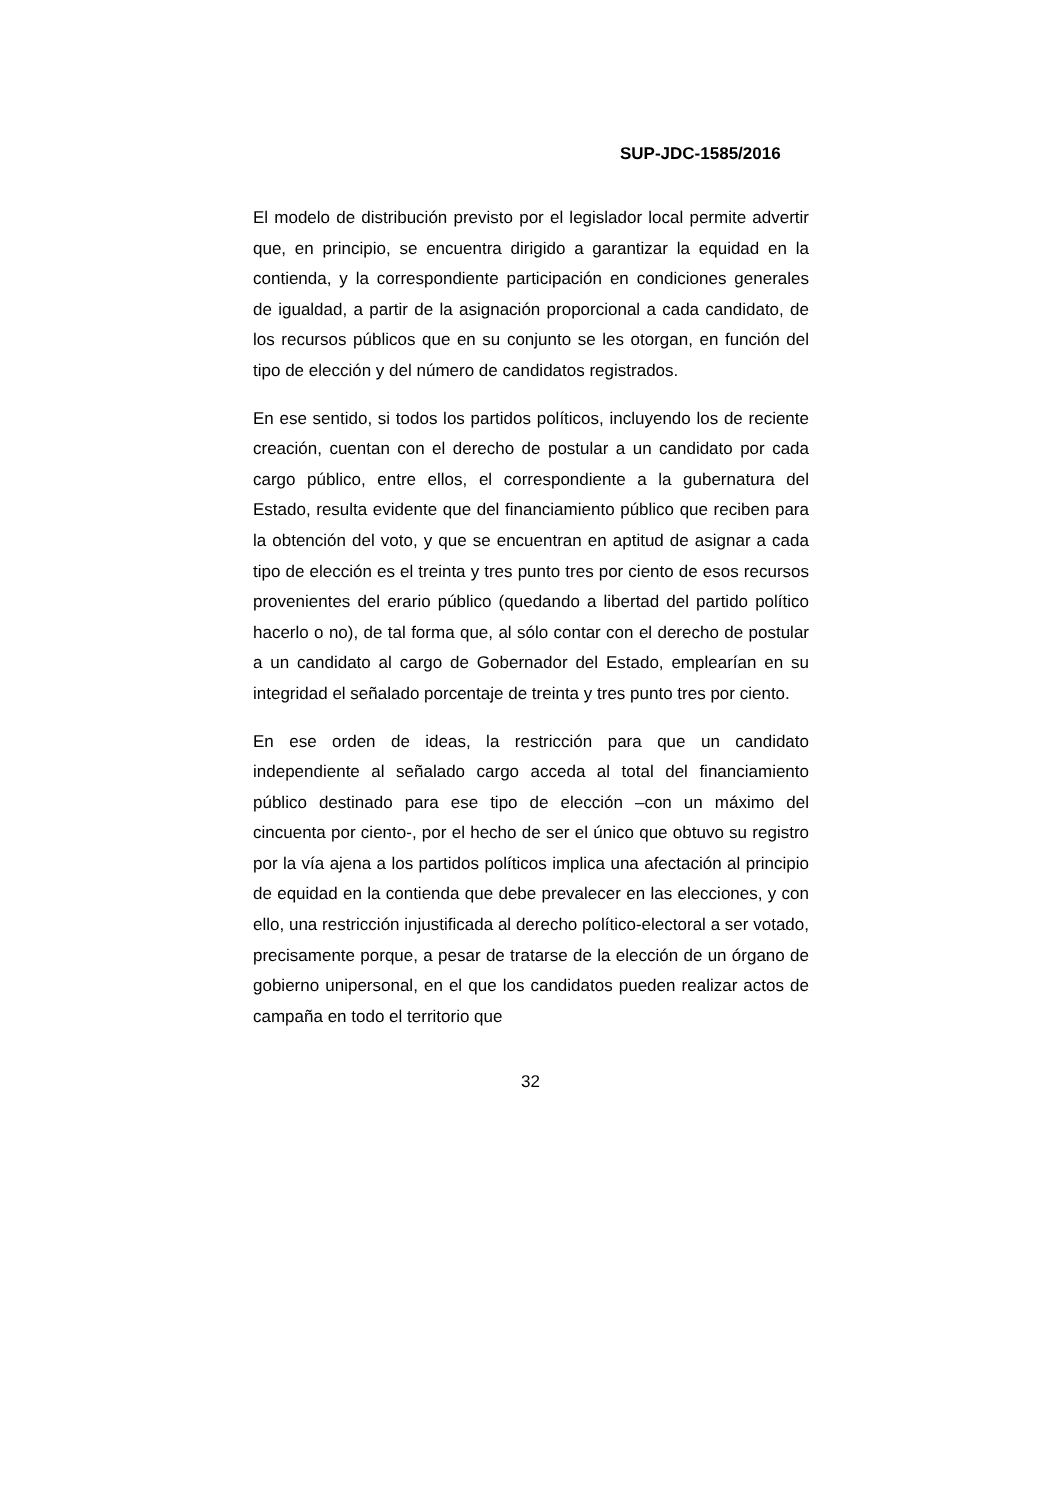SUP-JDC-1585/2016
El modelo de distribución previsto por el legislador local permite advertir que, en principio, se encuentra dirigido a garantizar la equidad en la contienda, y la correspondiente participación en condiciones generales de igualdad, a partir de la asignación proporcional a cada candidato, de los recursos públicos que en su conjunto se les otorgan, en función del tipo de elección y del número de candidatos registrados.
En ese sentido, si todos los partidos políticos, incluyendo los de reciente creación, cuentan con el derecho de postular a un candidato por cada cargo público, entre ellos, el correspondiente a la gubernatura del Estado, resulta evidente que del financiamiento público que reciben para la obtención del voto, y que se encuentran en aptitud de asignar a cada tipo de elección es el treinta y tres punto tres por ciento de esos recursos provenientes del erario público (quedando a libertad del partido político hacerlo o no), de tal forma que, al sólo contar con el derecho de postular a un candidato al cargo de Gobernador del Estado, emplearían en su integridad el señalado porcentaje de treinta y tres punto tres por ciento.
En ese orden de ideas, la restricción para que un candidato independiente al señalado cargo acceda al total del financiamiento público destinado para ese tipo de elección –con un máximo del cincuenta por ciento-, por el hecho de ser el único que obtuvo su registro por la vía ajena a los partidos políticos implica una afectación al principio de equidad en la contienda que debe prevalecer en las elecciones, y con ello, una restricción injustificada al derecho político-electoral a ser votado, precisamente porque, a pesar de tratarse de la elección de un órgano de gobierno unipersonal, en el que los candidatos pueden realizar actos de campaña en todo el territorio que
32